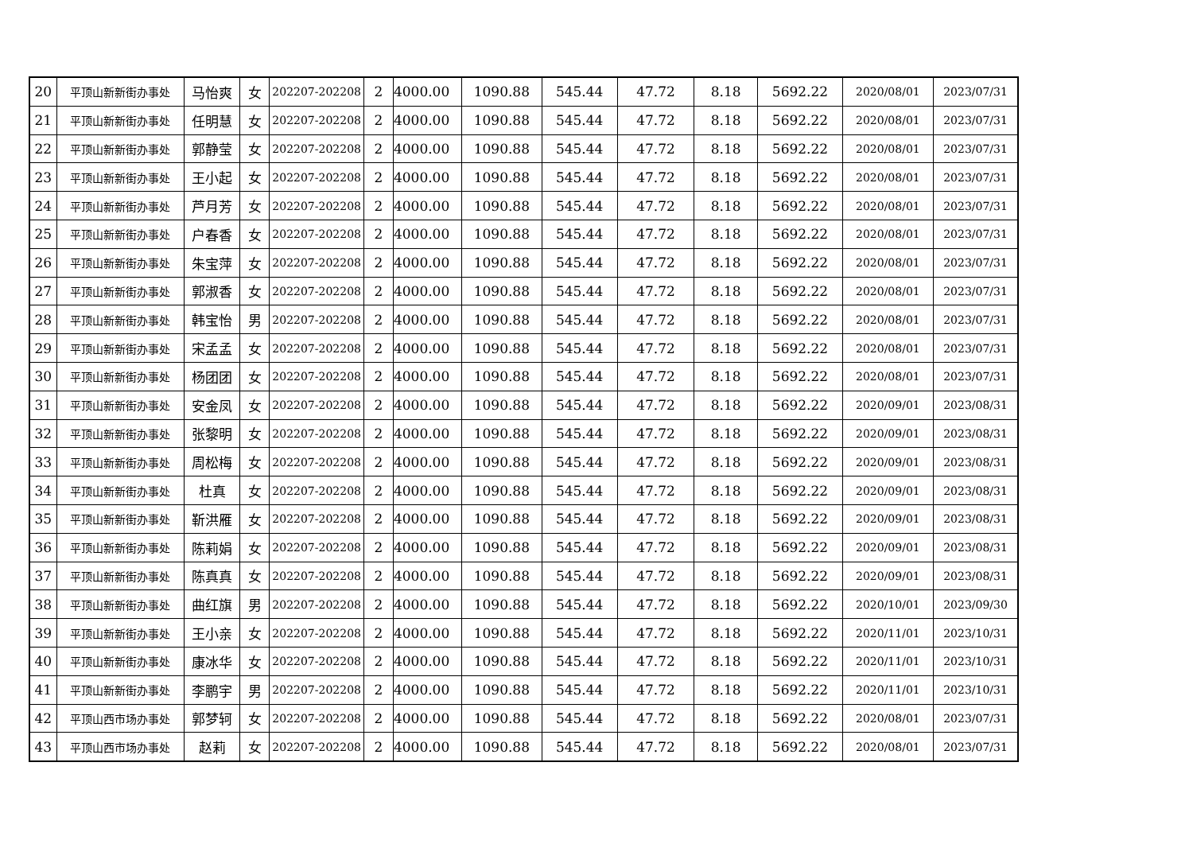| 20 | 平顶山新新街办事处 | 马怡爽 | 女 | 202207-202208 | 2 | 4000.00 | 1090.88 | 545.44 | 47.72 | 8.18 | 5692.22 | 2020/08/01 | 2023/07/31 |
| 21 | 平顶山新新街办事处 | 任明慧 | 女 | 202207-202208 | 2 | 4000.00 | 1090.88 | 545.44 | 47.72 | 8.18 | 5692.22 | 2020/08/01 | 2023/07/31 |
| 22 | 平顶山新新街办事处 | 郭静莹 | 女 | 202207-202208 | 2 | 4000.00 | 1090.88 | 545.44 | 47.72 | 8.18 | 5692.22 | 2020/08/01 | 2023/07/31 |
| 23 | 平顶山新新街办事处 | 王小起 | 女 | 202207-202208 | 2 | 4000.00 | 1090.88 | 545.44 | 47.72 | 8.18 | 5692.22 | 2020/08/01 | 2023/07/31 |
| 24 | 平顶山新新街办事处 | 芦月芳 | 女 | 202207-202208 | 2 | 4000.00 | 1090.88 | 545.44 | 47.72 | 8.18 | 5692.22 | 2020/08/01 | 2023/07/31 |
| 25 | 平顶山新新街办事处 | 户春香 | 女 | 202207-202208 | 2 | 4000.00 | 1090.88 | 545.44 | 47.72 | 8.18 | 5692.22 | 2020/08/01 | 2023/07/31 |
| 26 | 平顶山新新街办事处 | 朱宝萍 | 女 | 202207-202208 | 2 | 4000.00 | 1090.88 | 545.44 | 47.72 | 8.18 | 5692.22 | 2020/08/01 | 2023/07/31 |
| 27 | 平顶山新新街办事处 | 郭淑香 | 女 | 202207-202208 | 2 | 4000.00 | 1090.88 | 545.44 | 47.72 | 8.18 | 5692.22 | 2020/08/01 | 2023/07/31 |
| 28 | 平顶山新新街办事处 | 韩宝怡 | 男 | 202207-202208 | 2 | 4000.00 | 1090.88 | 545.44 | 47.72 | 8.18 | 5692.22 | 2020/08/01 | 2023/07/31 |
| 29 | 平顶山新新街办事处 | 宋孟孟 | 女 | 202207-202208 | 2 | 4000.00 | 1090.88 | 545.44 | 47.72 | 8.18 | 5692.22 | 2020/08/01 | 2023/07/31 |
| 30 | 平顶山新新街办事处 | 杨团团 | 女 | 202207-202208 | 2 | 4000.00 | 1090.88 | 545.44 | 47.72 | 8.18 | 5692.22 | 2020/08/01 | 2023/07/31 |
| 31 | 平顶山新新街办事处 | 安金凤 | 女 | 202207-202208 | 2 | 4000.00 | 1090.88 | 545.44 | 47.72 | 8.18 | 5692.22 | 2020/09/01 | 2023/08/31 |
| 32 | 平顶山新新街办事处 | 张黎明 | 女 | 202207-202208 | 2 | 4000.00 | 1090.88 | 545.44 | 47.72 | 8.18 | 5692.22 | 2020/09/01 | 2023/08/31 |
| 33 | 平顶山新新街办事处 | 周松梅 | 女 | 202207-202208 | 2 | 4000.00 | 1090.88 | 545.44 | 47.72 | 8.18 | 5692.22 | 2020/09/01 | 2023/08/31 |
| 34 | 平顶山新新街办事处 | 杜真 | 女 | 202207-202208 | 2 | 4000.00 | 1090.88 | 545.44 | 47.72 | 8.18 | 5692.22 | 2020/09/01 | 2023/08/31 |
| 35 | 平顶山新新街办事处 | 靳洪雁 | 女 | 202207-202208 | 2 | 4000.00 | 1090.88 | 545.44 | 47.72 | 8.18 | 5692.22 | 2020/09/01 | 2023/08/31 |
| 36 | 平顶山新新街办事处 | 陈莉娟 | 女 | 202207-202208 | 2 | 4000.00 | 1090.88 | 545.44 | 47.72 | 8.18 | 5692.22 | 2020/09/01 | 2023/08/31 |
| 37 | 平顶山新新街办事处 | 陈真真 | 女 | 202207-202208 | 2 | 4000.00 | 1090.88 | 545.44 | 47.72 | 8.18 | 5692.22 | 2020/09/01 | 2023/08/31 |
| 38 | 平顶山新新街办事处 | 曲红旗 | 男 | 202207-202208 | 2 | 4000.00 | 1090.88 | 545.44 | 47.72 | 8.18 | 5692.22 | 2020/10/01 | 2023/09/30 |
| 39 | 平顶山新新街办事处 | 王小亲 | 女 | 202207-202208 | 2 | 4000.00 | 1090.88 | 545.44 | 47.72 | 8.18 | 5692.22 | 2020/11/01 | 2023/10/31 |
| 40 | 平顶山新新街办事处 | 康冰华 | 女 | 202207-202208 | 2 | 4000.00 | 1090.88 | 545.44 | 47.72 | 8.18 | 5692.22 | 2020/11/01 | 2023/10/31 |
| 41 | 平顶山新新街办事处 | 李鹏宇 | 男 | 202207-202208 | 2 | 4000.00 | 1090.88 | 545.44 | 47.72 | 8.18 | 5692.22 | 2020/11/01 | 2023/10/31 |
| 42 | 平顶山西市场办事处 | 郭梦轲 | 女 | 202207-202208 | 2 | 4000.00 | 1090.88 | 545.44 | 47.72 | 8.18 | 5692.22 | 2020/08/01 | 2023/07/31 |
| 43 | 平顶山西市场办事处 | 赵莉 | 女 | 202207-202208 | 2 | 4000.00 | 1090.88 | 545.44 | 47.72 | 8.18 | 5692.22 | 2020/08/01 | 2023/07/31 |